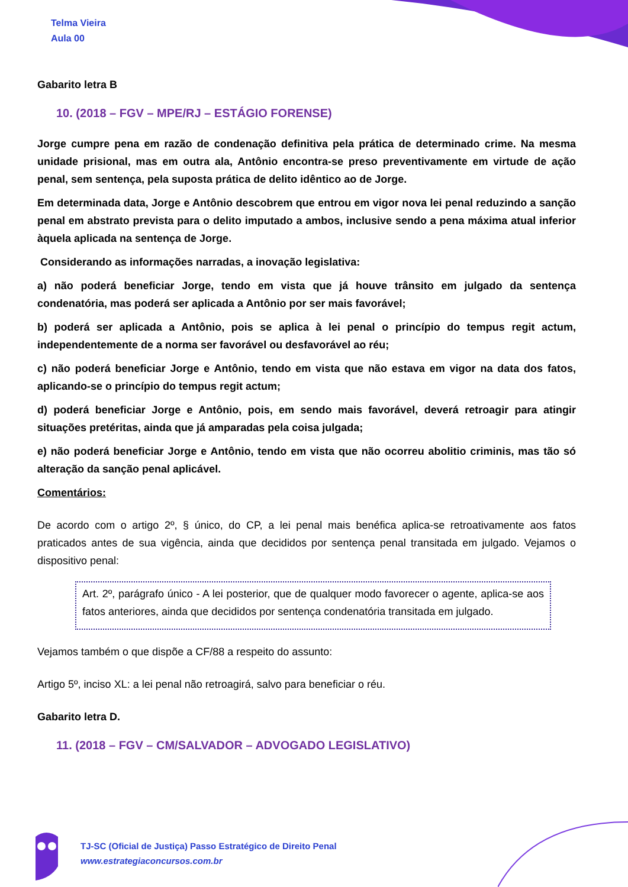Telma Vieira
Aula 00
Gabarito letra B
10. (2018 – FGV – MPE/RJ – ESTÁGIO FORENSE)
Jorge cumpre pena em razão de condenação definitiva pela prática de determinado crime. Na mesma unidade prisional, mas em outra ala, Antônio encontra-se preso preventivamente em virtude de ação penal, sem sentença, pela suposta prática de delito idêntico ao de Jorge.
Em determinada data, Jorge e Antônio descobrem que entrou em vigor nova lei penal reduzindo a sanção penal em abstrato prevista para o delito imputado a ambos, inclusive sendo a pena máxima atual inferior àquela aplicada na sentença de Jorge.
Considerando as informações narradas, a inovação legislativa:
a) não poderá beneficiar Jorge, tendo em vista que já houve trânsito em julgado da sentença condenatória, mas poderá ser aplicada a Antônio por ser mais favorável;
b) poderá ser aplicada a Antônio, pois se aplica à lei penal o princípio do tempus regit actum, independentemente de a norma ser favorável ou desfavorável ao réu;
c) não poderá beneficiar Jorge e Antônio, tendo em vista que não estava em vigor na data dos fatos, aplicando-se o princípio do tempus regit actum;
d) poderá beneficiar Jorge e Antônio, pois, em sendo mais favorável, deverá retroagir para atingir situações pretéritas, ainda que já amparadas pela coisa julgada;
e) não poderá beneficiar Jorge e Antônio, tendo em vista que não ocorreu abolitio criminis, mas tão só alteração da sanção penal aplicável.
Comentários:
De acordo com o artigo 2º, § único, do CP, a lei penal mais benéfica aplica-se retroativamente aos fatos praticados antes de sua vigência, ainda que decididos por sentença penal transitada em julgado. Vejamos o dispositivo penal:
Art. 2º, parágrafo único - A lei posterior, que de qualquer modo favorecer o agente, aplica-se aos fatos anteriores, ainda que decididos por sentença condenatória transitada em julgado.
Vejamos também o que dispõe a CF/88 a respeito do assunto:
Artigo 5º, inciso XL: a lei penal não retroagirá, salvo para beneficiar o réu.
Gabarito letra D.
11. (2018 – FGV – CM/SALVADOR – ADVOGADO LEGISLATIVO)
TJ-SC (Oficial de Justiça) Passo Estratégico de Direito Penal
www.estrategiaconcursos.com.br